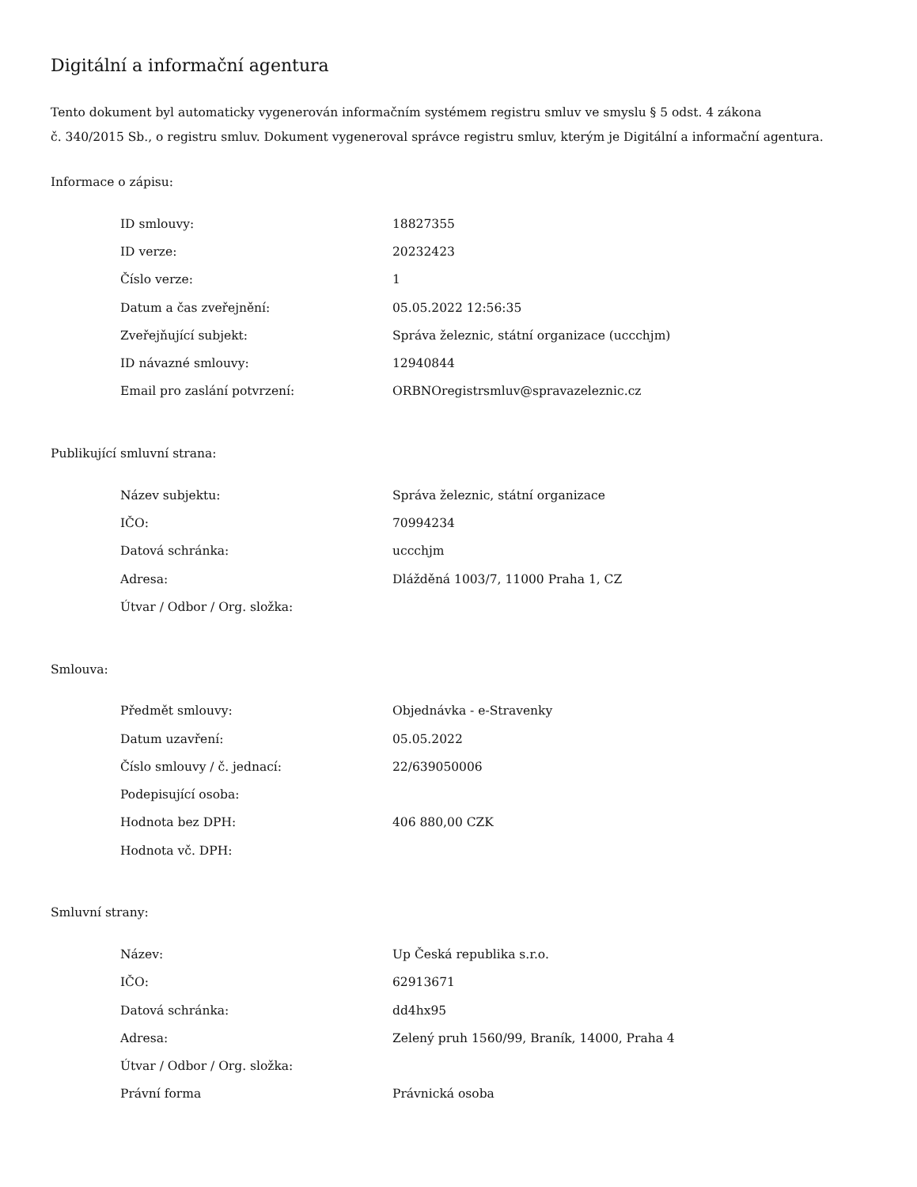Digitální a informační agentura
Tento dokument byl automaticky vygenerován informačním systémem registru smluv ve smyslu § 5 odst. 4 zákona
č. 340/2015 Sb., o registru smluv. Dokument vygeneroval správce registru smluv, kterým je Digitální a informační agentura.
Informace o zápisu:
| ID smlouvy: | 18827355 |
| ID verze: | 20232423 |
| Číslo verze: | 1 |
| Datum a čas zveřejnění: | 05.05.2022 12:56:35 |
| Zveřejňující subjekt: | Správa železnic, státní organizace (uccchjm) |
| ID návazné smlouvy: | 12940844 |
| Email pro zaslání potvrzení: | ORBNOregistrsmluv@spravazeleznic.cz |
Publikující smluvní strana:
| Název subjektu: | Správa železnic, státní organizace |
| IČO: | 70994234 |
| Datová schránka: | uccchjm |
| Adresa: | Dlážděná 1003/7, 11000 Praha 1, CZ |
| Útvar / Odbor / Org. složka: | |
Smlouva:
| Předmět smlouvy: | Objednávka - e-Stravenky |
| Datum uzavření: | 05.05.2022 |
| Číslo smlouvy / č. jednací: | 22/639050006 |
| Podepisující osoba: | |
| Hodnota bez DPH: | 406 880,00 CZK |
| Hodnota vč. DPH: | |
Smluvní strany:
| Název: | Up Česká republika s.r.o. |
| IČO: | 62913671 |
| Datová schránka: | dd4hx95 |
| Adresa: | Zelený pruh 1560/99, Braník, 14000, Praha 4 |
| Útvar / Odbor / Org. složka: | |
| Právní forma | Právnická osoba |